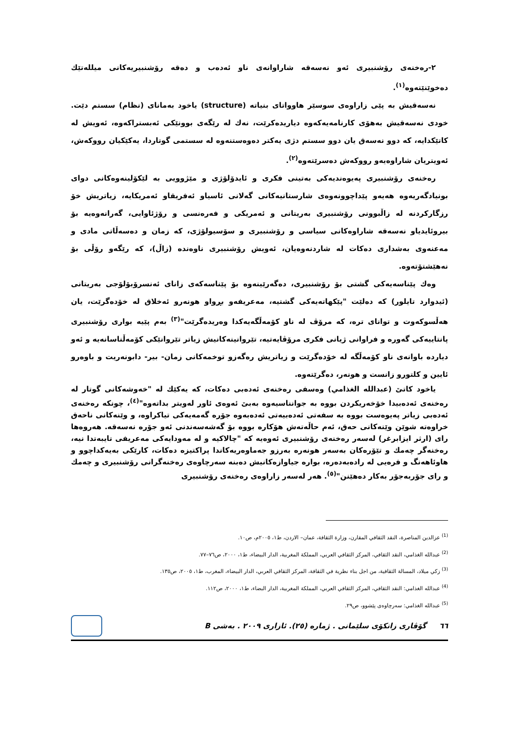٢-رەخنەی رۆشنبیری ئەو نەسەقە شاراوانەی ناو ئەدەب و دەقە رۆشنبیریەكانی میللەتێك دەخوێنێتەوە<sup>(١)</sup>.
نەسەقیش بە پێی زاراوەی سوسێر هاوواتای بنیاتە (structure) یاخود بەمانای (نظام) سستم دێت. خودی نەسەقیش بەهۆی كارنامەیەكەوە دیاریدەكرێت، نەك لە رێگەی بوونێكی ئەبستراكەوە، ئەویش لە كاتێكدایە، كە دوو نەسەق یان دوو سستم دژی یەكتر دەوەستنەوە لە سستمی گوتاردا، یەكێكیان رووكەش، ئەویتریان شاراوەیەو رووكەش دەسرێتەوە<sup>(٢)</sup>.
رەخنەی رۆشنبیری پەیوەندیەكی بەتینی فكری و ئایدۆلۆژی و مێژوویی بە لێكۆلینەوەكانی دوای بونیادگەریەوە هەیەو پێداچوونەوەی شارستانیەكانی گەلانی ئاسیاو ئەفریقاو ئەمریكایە، زیاتریش خۆ رزگاركردنە لە زاڵبوونی رۆشنبیری بەریتانی و ئەمریكی و فەرەنسی و رۆژئاوایی، گەرانەوەیە بۆ بیروئایدیاو نەسەقە شاراوەكانی سیاسی و رۆشنبیری و سۆسیولۆژی، كە زمان و دەسەڵاتی مادی و مەعنەوی بەشداری دەكات لە شاردنەوەیان، ئەویش رۆشنبیری ناوەندە (زاڵ)، كە رێگەو رۆڵی بۆ نەهێشتۆتەوە.
وەك پێناسەیەكی گشتی بۆ رۆشنبیری، دەگەرێینەوە بۆ پێناسەكەی زانای ئەنسرۆبۆلۆجی بەریتانی (ئیدوارد تایلور) كە دەلێت "پێكهاتەیەكی گشتیە، مەعریفەو بڕواو هونەرو ئەخلاق لە خۆدەگرێت، یان هەڵسوكەوت و توانای ترە، كە مرۆڤ لە ناو كۆمەڵگەیەكدا وەریدەگرێت"<sup>(٣)</sup> بەم پێیە بواری رۆشنبیری پانتاییەكی گەورە و فراوانی ژیانی فكری مرۆڤایەتیە، تێروانینەكانیش زیاتر تێروانێكی كۆمەڵناسانەیە و ئەو دیاردە باوانەی ناو كۆمەڵگە لە خۆدەگرێت و زیاتریش رەگەزو توخمەكانی زمان- بیر- دابونەریت و باوەرو ئایین و كلتورو زانست و هونەر، دەگرێتەوە.
یاخود كاتێ (عبدالله الغذامي) وەسفی رەخنەی ئەدەبی دەكات، كە یەكێك لە "خەوشەكانی گوتار لە رەخنەی ئەدەبیدا خۆخەریكردن بووە بە جوانناسیەوە بەبێ ئەوەی ئاور لەویتر بداتەوە"<sup>(٤)</sup>، چونكە رەخنەی ئەدەبی زیاتر پەیوەست بووە بە سفەتی ئەدەبیەتی ئەدەبەوە جۆرە گەمەیەكی تیاكراوە، و وێنەكانی ناحەق خراوەتە شوێن وێنەكانی حەق، ئەم حاڵەتەش هۆكارە بووە بۆ گەشەسەندنی ئەو جۆرە نەسەقە. هەروەها رای (ارثر ایزابرغر) لەسەر رەخنەی رۆشنبیری ئەوەیە كە "چالاكیە و لە مەودایەكی مەعریفی تایبەتدا نیە، رەخنەگر چەمك و تێۆرەكان بەسەر هونەرە بەرزو جەماوەریەكاندا پراكتیزە دەكات، كارێكی بەیەكداچوو و هاوئاهەنگ و فرەیی لە رادەبەدەرە، بوارە جیاوازەكانیش دەبنە سەرچاوەی رەخنەگرانی رۆشنبیری و چەمك و رای جۆربەجۆر بەكار دەهێنن"<sup>(٥)</sup>. هەر لەسەر زاراوەی رەخنەی رۆشنبیری
<sup>(1)</sup> عزالدين المناصرة، النقد الثقافي المقارن، وزارة الثقافة، عمان– الاردن، ط١، ٢٠٠٥م، ص١٠.
<sup>(2)</sup> عبدالله الغذامي، النقد الثقافي، المركز الثقافي العربي، المملكة المغربية، الدار البيضاء، ط١، ٢٠٠٠، ص٧٦–٧٧.
<sup>(3)</sup> زكي ميلاد، المسالة الثقافية، من اجل بناء نظرية في الثقافة، المركز الثقافي العربي، الدار البيضاء، المغرب، ط١، ٢٠٠٥، ص١٣٥.
<sup>(4)</sup> عبدالله الغذامي: النقد الثقافي، المركز الثقافي العربي، المملكة المغربية، الدار البضاء، ط١، ٢٠٠٠، ص١١٢.
<sup>(5)</sup> عبدالله الغذامي: سەرچاوەی پێشوو، ص٢٩.
٦٦ گۆڤاری زانكۆی سلێمانی . ژمارە (٢٥). ئازاری ٢٠٠٩ . بەشی B